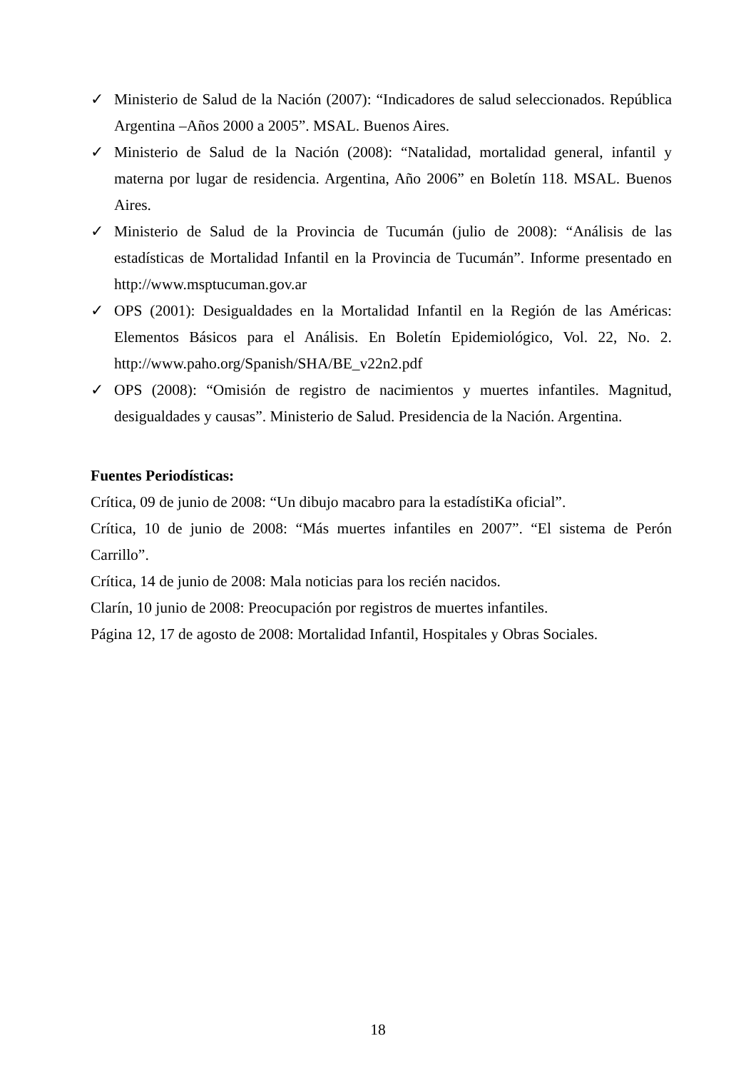✓ Ministerio de Salud de la Nación (2007): “Indicadores de salud seleccionados. República Argentina –Años 2000 a 2005”. MSAL. Buenos Aires.
✓ Ministerio de Salud de la Nación (2008): “Natalidad, mortalidad general, infantil y materna por lugar de residencia. Argentina, Año 2006” en Boletín 118. MSAL. Buenos Aires.
✓ Ministerio de Salud de la Provincia de Tucumán (julio de 2008): “Análisis de las estadísticas de Mortalidad Infantil en la Provincia de Tucumán”. Informe presentado en http://www.msptucuman.gov.ar
✓ OPS (2001): Desigualdades en la Mortalidad Infantil en la Región de las Américas: Elementos Básicos para el Análisis. En Boletín Epidemiológico, Vol. 22, No. 2. http://www.paho.org/Spanish/SHA/BE_v22n2.pdf
✓ OPS (2008): “Omisión de registro de nacimientos y muertes infantiles. Magnitud, desigualdades y causas”. Ministerio de Salud. Presidencia de la Nación. Argentina.
Fuentes Periodísticas:
Crítica, 09 de junio de 2008: “Un dibujo macabro para la estadístiKa oficial”.
Crítica, 10 de junio de 2008: “Más muertes infantiles en 2007”. “El sistema de Perón Carrillo”.
Crítica, 14 de junio de 2008: Mala noticias para los recién nacidos.
Clarín, 10 junio de 2008: Preocupación por registros de muertes infantiles.
Página 12, 17 de agosto de 2008: Mortalidad Infantil, Hospitales y Obras Sociales.
18